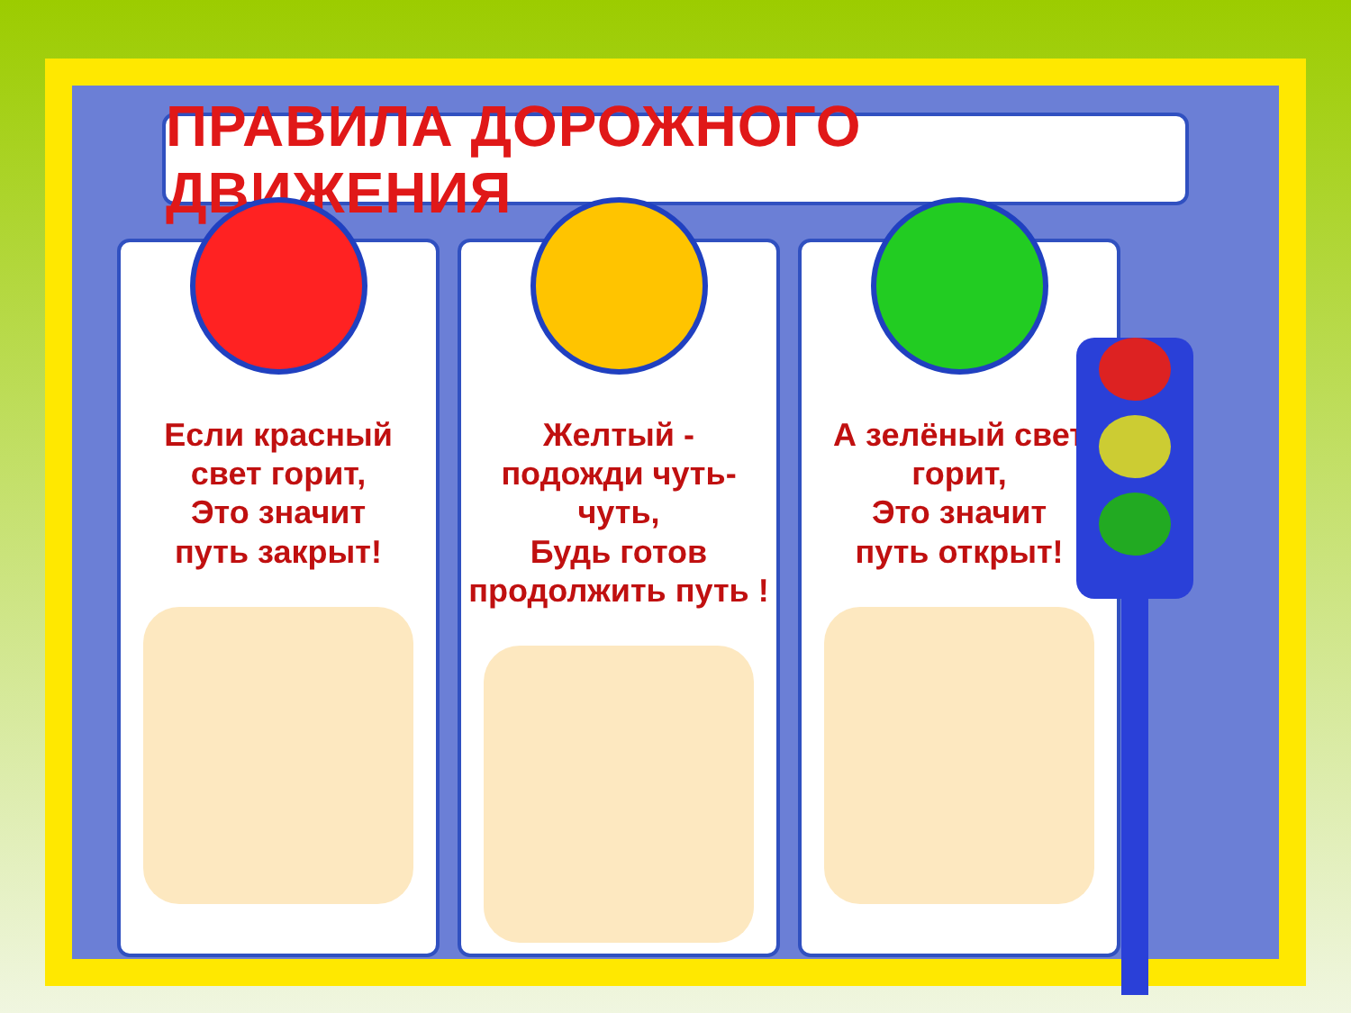ПРАВИЛА ДОРОЖНОГО ДВИЖЕНИЯ
Если красный
свет горит,
Это значит
путь закрыт!
Желтый -
подожди чуть-чуть,
Будь готов
продолжить путь !
А зелёный свет
горит,
Это значит
путь открыт!